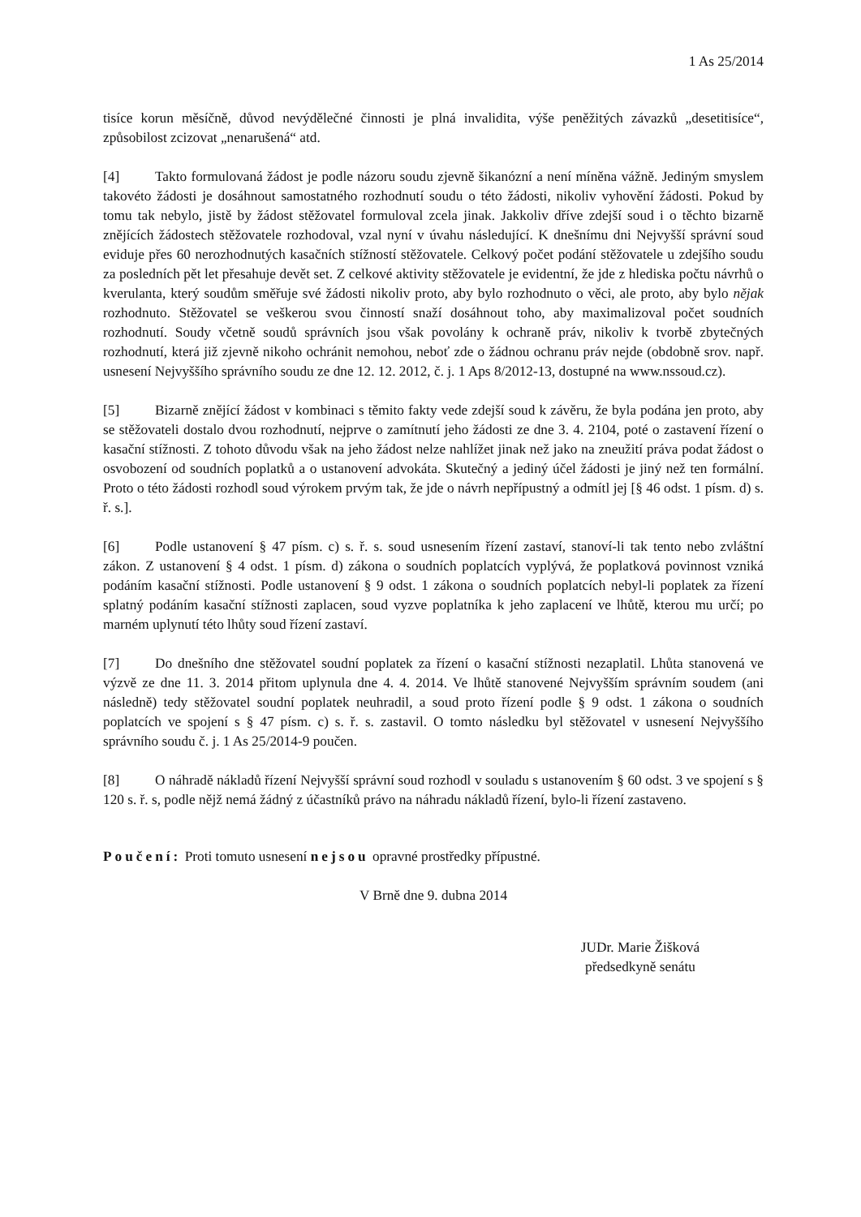1 As 25/2014
tisíce korun měsíčně, důvod nevýdělečné činnosti je plná invalidita, výše peněžitých závazků „desetitisíce“, způsobilost zcizovat „nenarušená“ atd.
[4] Takto formulovaná žádost je podle názoru soudu zjevně šikanózní a není míněna vážně. Jediným smyslem takovéto žádosti je dosáhnout samostatného rozhodnutí soudu o této žádosti, nikoliv vyhovění žádosti. Pokud by tomu tak nebylo, jistě by žádost stěžovatel formuloval zcela jinak. Jakkoliv dříve zdejší soud i o těchto bizarně znějících žádostech stěžovatele rozhodoval, vzal nyní v úvahu následující. K dnešnímu dni Nejvyšší správní soud eviduje přes 60 nerozhodnutých kasačních stížností stěžovatele. Celkový počet podání stěžovatele u zdejšího soudu za posledních pět let přesahuje devět set. Z celkové aktivity stěžovatele je evidentní, že jde z hlediska počtu návrhů o kverulanta, který soudům směřuje své žádosti nikoliv proto, aby bylo rozhodnuto o věci, ale proto, aby bylo nějak rozhodnuto. Stěžovatel se veškerou svou činností snaží dosáhnout toho, aby maximalizoval počet soudních rozhodnutí. Soudy včetně soudů správních jsou však povolány k ochraně práv, nikoliv k tvorbě zbytečných rozhodnutí, která již zjevně nikoho ochránit nemohou, neboť zde o žádnou ochranu práv nejde (obdobně srov. např. usnesení Nejvyššího správního soudu ze dne 12. 12. 2012, č. j. 1 Aps 8/2012-13, dostupné na www.nssoud.cz).
[5] Bizarně znějící žádost v kombinaci s těmito fakty vede zdejší soud k závěru, že byla podána jen proto, aby se stěžovateli dostalo dvou rozhodnutí, nejprve o zamítnutí jeho žádosti ze dne 3. 4. 2104, poté o zastavení řízení o kasační stížnosti. Z tohoto důvodu však na jeho žádost nelze nahlížet jinak než jako na zneužití práva podat žádost o osvobození od soudních poplatků a o ustanovení advokáta. Skutečný a jediný účel žádosti je jiný než ten formální. Proto o této žádosti rozhodl soud výrokem prvým tak, že jde o návrh nepřípustný a odmítl jej [§ 46 odst. 1 písm. d) s. ř. s.].
[6] Podle ustanovení § 47 písm. c) s. ř. s. soud usnesením řízení zastaví, stanoví-li tak tento nebo zvláštní zákon. Z ustanovení § 4 odst. 1 písm. d) zákona o soudních poplatcích vyplývá, že poplatková povinnost vzniká podáním kasační stížnosti. Podle ustanovení § 9 odst. 1 zákona o soudních poplatcích nebyl-li poplatek za řízení splatný podáním kasační stížnosti zaplacen, soud vyzve poplatníka k jeho zaplacení ve lhůtě, kterou mu určí; po marném uplynutí této lhůty soud řízení zastaví.
[7] Do dnešního dne stěžovatel soudní poplatek za řízení o kasační stížnosti nezaplatil. Lhůta stanovená ve výzvě ze dne 11. 3. 2014 přitom uplynula dne 4. 4. 2014. Ve lhůtě stanovené Nejvyšším správním soudem (ani následně) tedy stěžovatel soudní poplatek neuhradil, a soud proto řízení podle § 9 odst. 1 zákona o soudních poplatcích ve spojení s § 47 písm. c) s. ř. s. zastavil. O tomto následku byl stěžovatel v usnesení Nejvyššího správního soudu č. j. 1 As 25/2014-9 poučen.
[8] O náhradě nákladů řízení Nejvyšší správní soud rozhodl v souladu s ustanovením § 60 odst. 3 ve spojení s § 120 s. ř. s, podle nějž nemá žádný z účastníků právo na náhradu nákladů řízení, bylo-li řízení zastaveno.
Poučení: Proti tomuto usnesení nejsou opravné prostředky přípustné.
V Brně dne 9. dubna 2014
JUDr. Marie Žišková
předsedkyně senátu